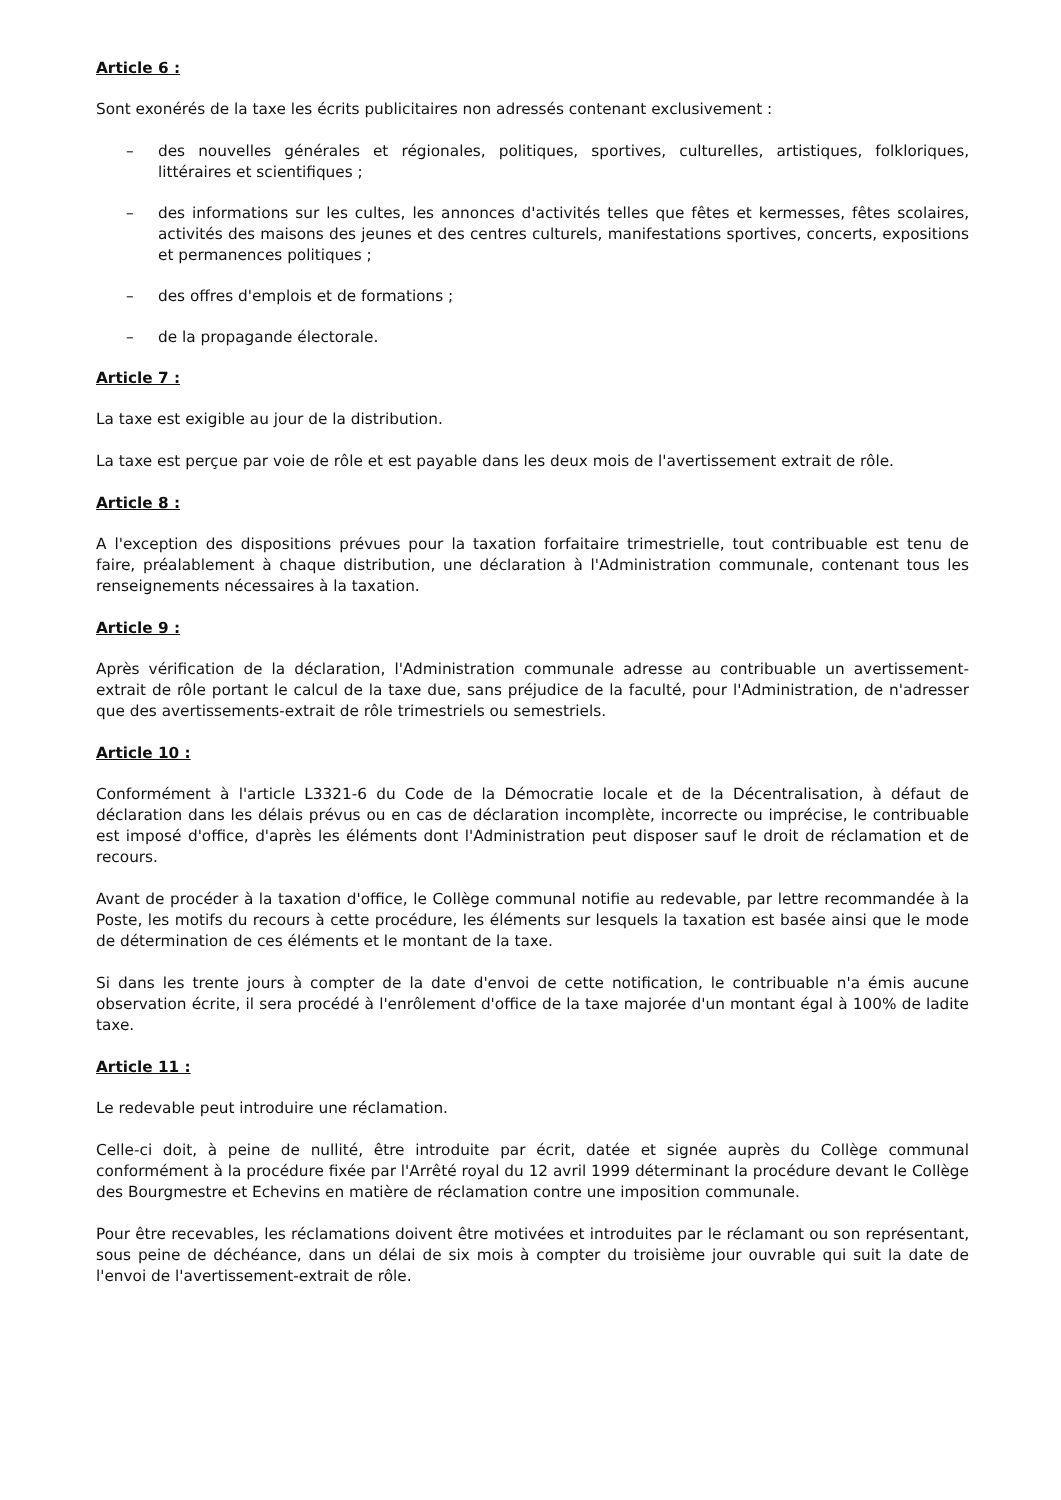Article 6 :
Sont exonérés de la taxe les écrits publicitaires non adressés contenant exclusivement :
– des nouvelles générales et régionales, politiques, sportives, culturelles, artistiques, folkloriques, littéraires et scientifiques ;
– des informations sur les cultes, les annonces d'activités telles que fêtes et kermesses, fêtes scolaires, activités des maisons des jeunes et des centres culturels, manifestations sportives, concerts, expositions et permanences politiques ;
– des offres d'emplois et de formations ;
– de la propagande électorale.
Article 7 :
La taxe est exigible au jour de la distribution.
La taxe est perçue par voie de rôle et est payable dans les deux mois de l'avertissement extrait de rôle.
Article 8 :
A l'exception des dispositions prévues pour la taxation forfaitaire trimestrielle, tout contribuable est tenu de faire, préalablement à chaque distribution, une déclaration à l'Administration communale, contenant tous les renseignements nécessaires à la taxation.
Article 9 :
Après vérification de la déclaration, l'Administration communale adresse au contribuable un avertissement-extrait de rôle portant le calcul de la taxe due, sans préjudice de la faculté, pour l'Administration, de n'adresser que des avertissements-extrait de rôle trimestriels ou semestriels.
Article 10 :
Conformément à l'article L3321-6 du Code de la Démocratie locale et de la Décentralisation, à défaut de déclaration dans les délais prévus ou en cas de déclaration incomplète, incorrecte ou imprécise, le contribuable est imposé d'office, d'après les éléments dont l'Administration peut disposer sauf le droit de réclamation et de recours.
Avant de procéder à la taxation d'office, le Collège communal notifie au redevable, par lettre recommandée à la Poste, les motifs du recours à cette procédure, les éléments sur lesquels la taxation est basée ainsi que le mode de détermination de ces éléments et le montant de la taxe.
Si dans les trente jours à compter de la date d'envoi de cette notification, le contribuable n'a émis aucune observation écrite, il sera procédé à l'enrôlement d'office de la taxe majorée d'un montant égal à 100% de ladite taxe.
Article 11 :
Le redevable peut introduire une réclamation.
Celle-ci doit, à peine de nullité, être introduite par écrit, datée et signée auprès du Collège communal conformément à la procédure fixée par l'Arrêté royal du 12 avril 1999 déterminant la procédure devant le Collège des Bourgmestre et Echevins en matière de réclamation contre une imposition communale.
Pour être recevables, les réclamations doivent être motivées et introduites par le réclamant ou son représentant, sous peine de déchéance, dans un délai de six mois à compter du troisième jour ouvrable qui suit la date de l'envoi de l'avertissement-extrait de rôle.